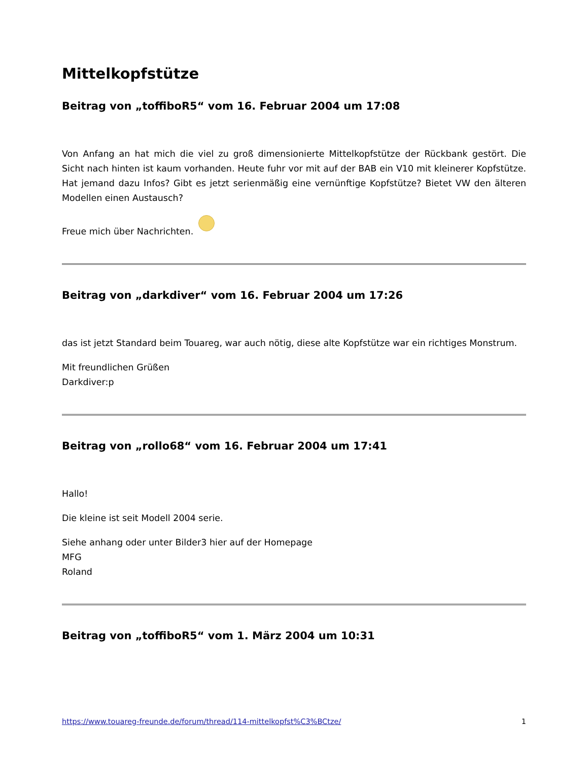Mittelkopfstütze
Beitrag von „toffiboR5“ vom 16. Februar 2004 um 17:08
Von Anfang an hat mich die viel zu groß dimensionierte Mittelkopfstütze der Rückbank gestört. Die Sicht nach hinten ist kaum vorhanden. Heute fuhr vor mit auf der BAB ein V10 mit kleinerer Kopfstütze. Hat jemand dazu Infos? Gibt es jetzt serienmäßig eine vernünftige Kopfstütze? Bietet VW den älteren Modellen einen Austausch?
Freue mich über Nachrichten.
Beitrag von „darkdiver“ vom 16. Februar 2004 um 17:26
das ist jetzt Standard beim Touareg, war auch nötig, diese alte Kopfstütze war ein richtiges Monstrum.
Mit freundlichen Grüßen
Darkdiver:p
Beitrag von „rollo68“ vom 16. Februar 2004 um 17:41
Hallo!
Die kleine ist seit Modell 2004 serie.
Siehe anhang oder unter Bilder3 hier auf der Homepage
MFG
Roland
Beitrag von „toffiboR5“ vom 1. März 2004 um 10:31
https://www.touareg-freunde.de/forum/thread/114-mittelkopfst%C3%BCtze/ 1